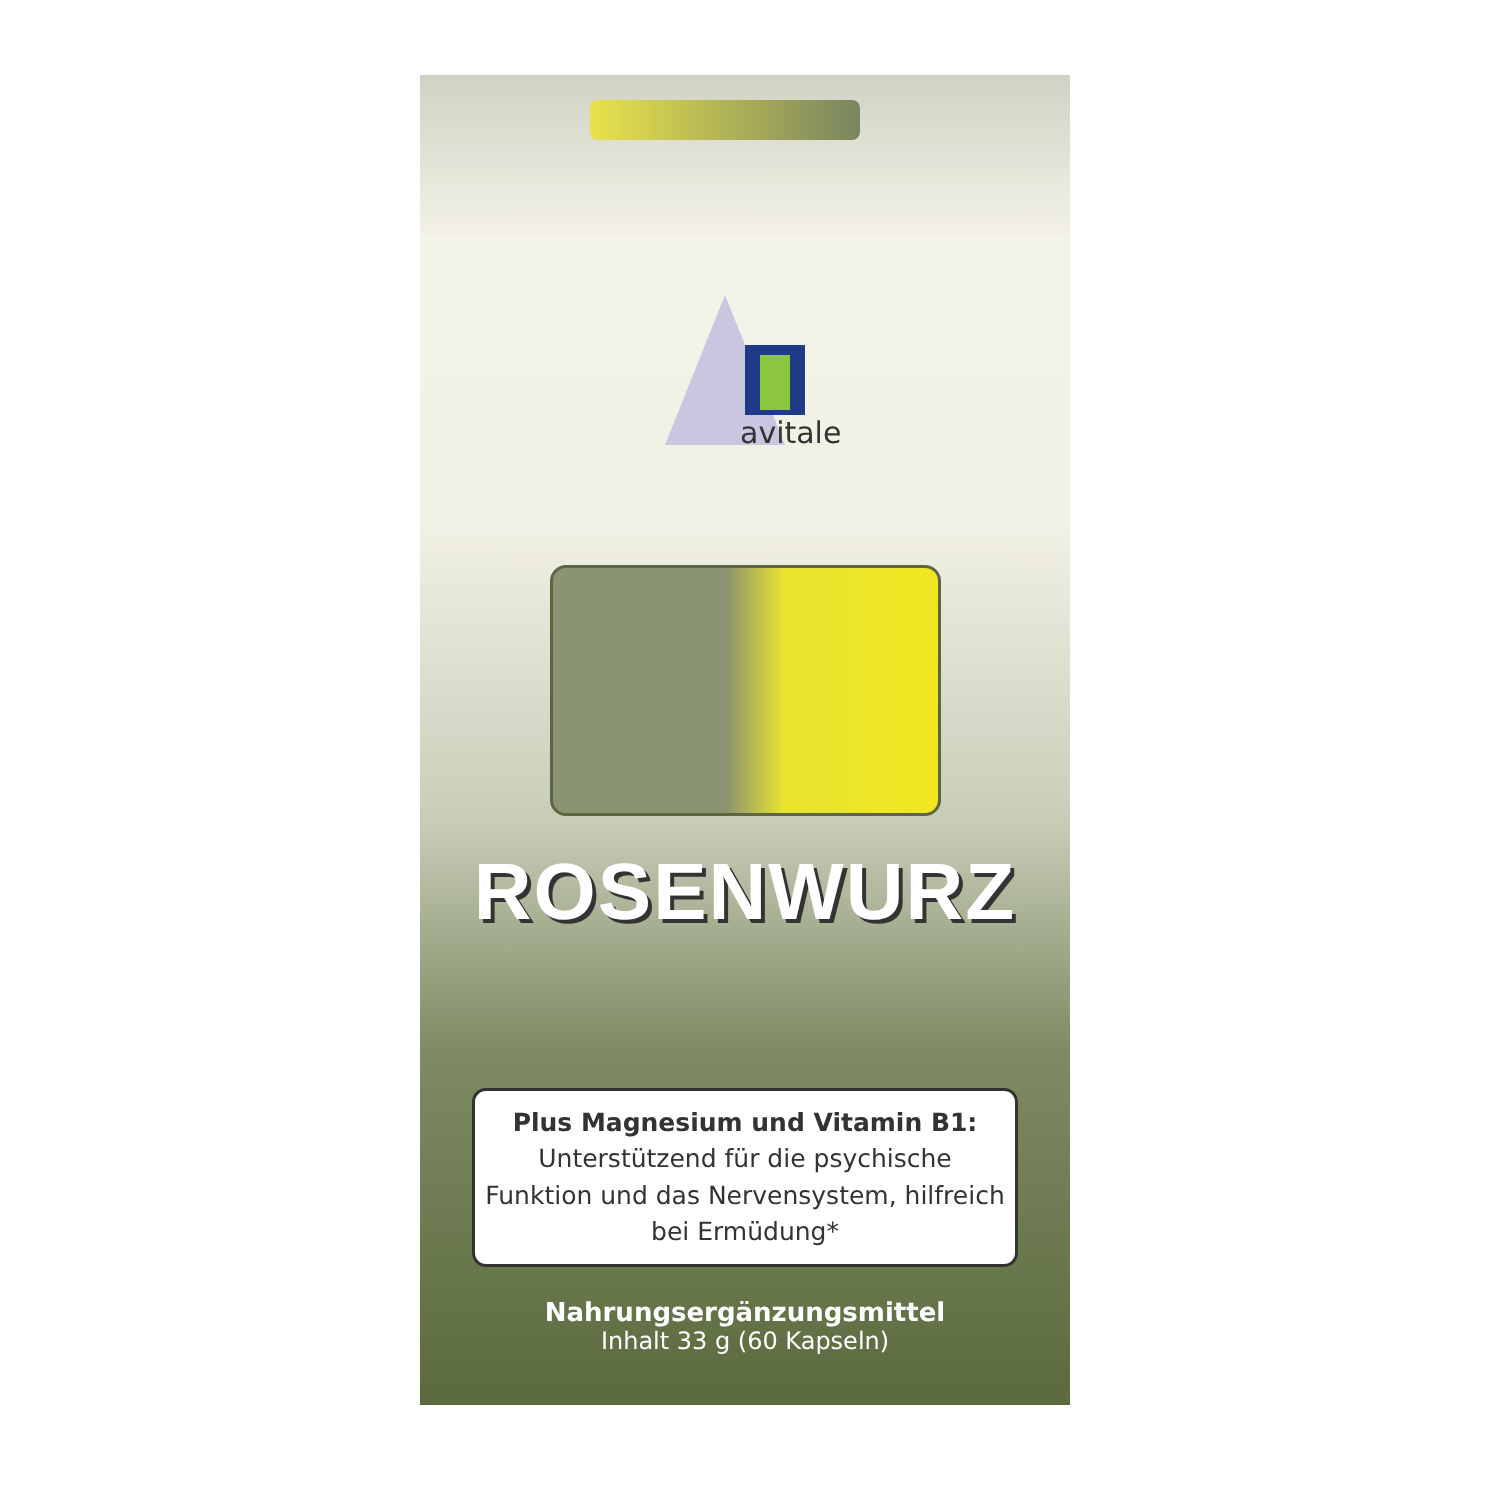avitale
ROSENWURZ
Plus Magnesium und Vitamin B1:
Unterstützend für die psychische Funktion und das Nervensystem, hilfreich bei Ermüdung*
Nahrungsergänzungsmittel
Inhalt 33 g (60 Kapseln)